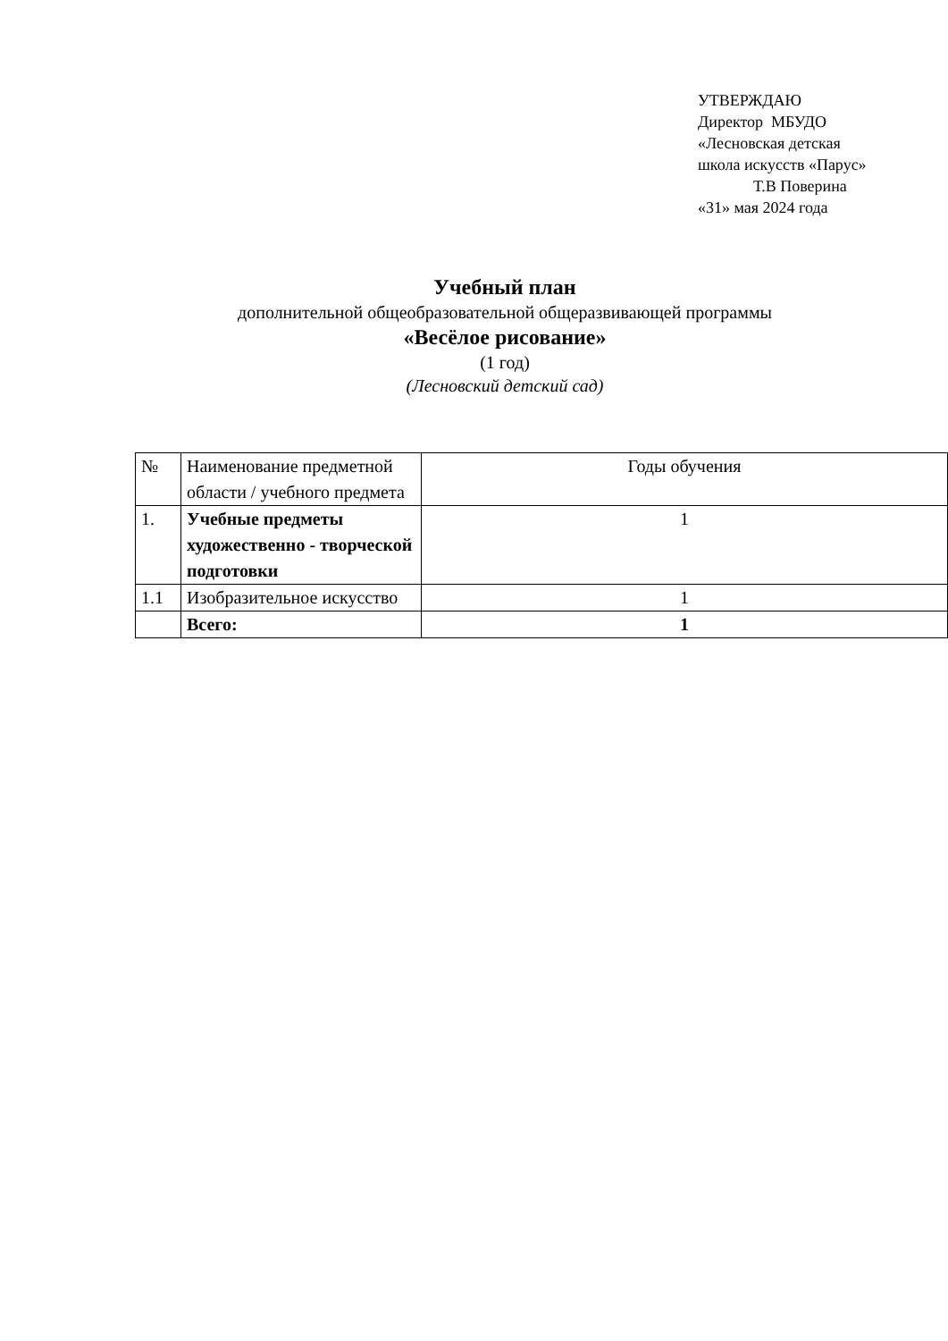УТВЕРЖДАЮ
Директор МБУДО
«Лесновская детская школа искусств «Парус»
Т.В Поверина
«31» мая 2024 года
Учебный план
дополнительной общеобразовательной общеразвивающей программы
«Весёлое рисование»
(1 год)
(Лесновский детский сад)
| № | Наименование предметной области / учебного предмета | Годы обучения |
| 1. | Учебные предметы художественно - творческой подготовки | 1 |
| 1.1 | Изобразительное искусство | 1 |
| | Всего: | 1 |